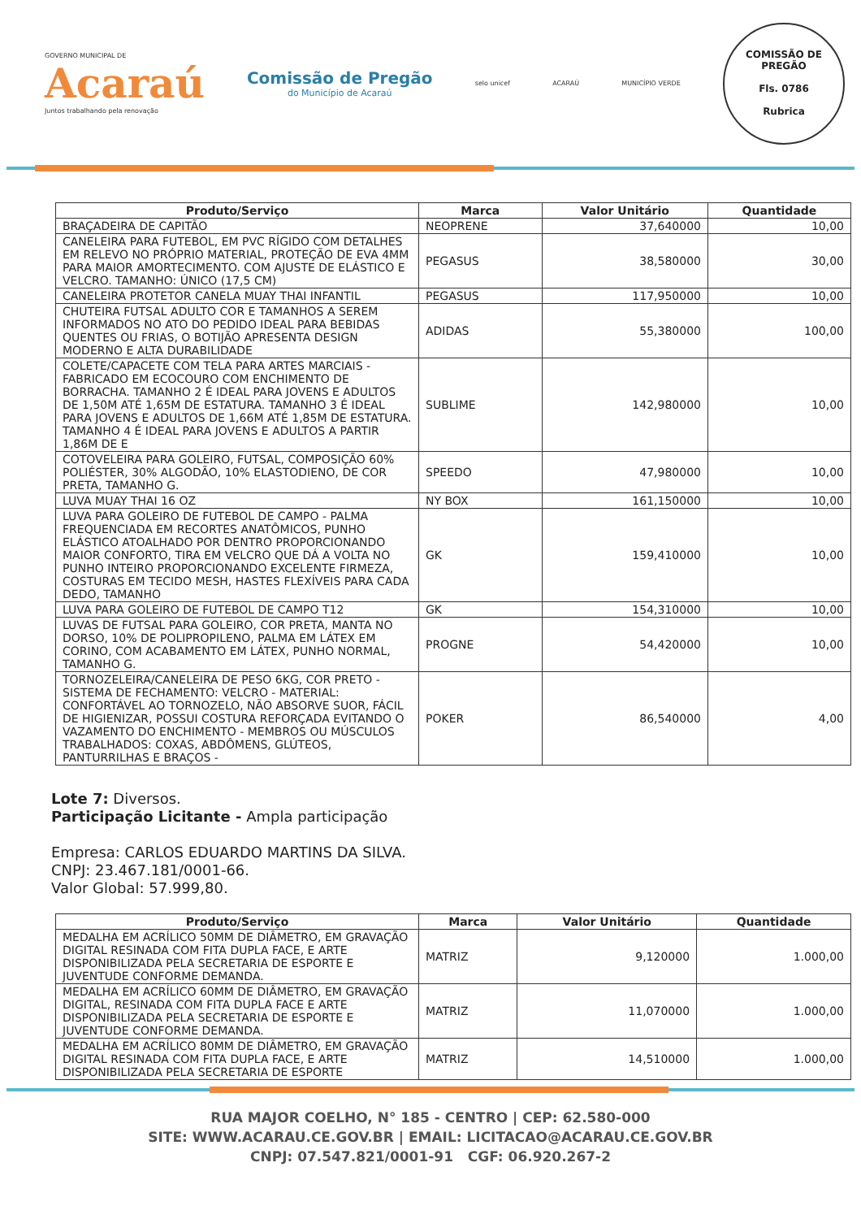GOVERNO MUNICIPAL DE
Acaraú
Juntos trabalhando pela renovação
Comissão de Pregão
do Município de Acaraú
selo unicef ACARAÚ MUNICÍPIO VERDE
COMISSÃO DE PREGÃO
Fls. 0786
Rubrica
| Produto/Serviço | Marca | Valor Unitário | Quantidade |
| --- | --- | --- | --- |
| BRAÇADEIRA DE CAPITÃO | NEOPRENE | 37,640000 | 10,00 |
| CANELEIRA PARA FUTEBOL, EM PVC RÍGIDO COM DETALHES EM RELEVO NO PRÓPRIO MATERIAL, PROTEÇÃO DE EVA 4MM PARA MAIOR AMORTECIMENTO. COM AJUSTE DE ELÁSTICO E VELCRO. TAMANHO: ÚNICO (17,5 CM) | PEGASUS | 38,580000 | 30,00 |
| CANELEIRA PROTETOR CANELA MUAY THAI INFANTIL | PEGASUS | 117,950000 | 10,00 |
| CHUTEIRA FUTSAL ADULTO COR E TAMANHOS A SEREM INFORMADOS NO ATO DO PEDIDO IDEAL PARA BEBIDAS QUENTES OU FRIAS, O BOTIJÃO APRESENTA DESIGN MODERNO E ALTA DURABILIDADE | ADIDAS | 55,380000 | 100,00 |
| COLETE/CAPACETE COM TELA PARA ARTES MARCIAIS - FABRICADO EM ECOCOURO COM ENCHIMENTO DE BORRACHA. TAMANHO 2 É IDEAL PARA JOVENS E ADULTOS DE 1,50M ATÉ 1,65M DE ESTATURA. TAMANHO 3 É IDEAL PARA JOVENS E ADULTOS DE 1,66M ATÉ 1,85M DE ESTATURA. TAMANHO 4 É IDEAL PARA JOVENS E ADULTOS A PARTIR 1,86M DE E | SUBLIME | 142,980000 | 10,00 |
| COTOVELEIRA PARA GOLEIRO, FUTSAL, COMPOSIÇÃO 60% POLIÉSTER, 30% ALGODÃO, 10% ELASTODIENO, DE COR PRETA, TAMANHO G. | SPEEDO | 47,980000 | 10,00 |
| LUVA MUAY THAI 16 OZ | NY BOX | 161,150000 | 10,00 |
| LUVA PARA GOLEIRO DE FUTEBOL DE CAMPO - PALMA FREQUENCIADA EM RECORTES ANATÔMICOS, PUNHO ELÁSTICO ATOALHADO POR DENTRO PROPORCIONANDO MAIOR CONFORTO, TIRA EM VELCRO QUE DÁ A VOLTA NO PUNHO INTEIRO PROPORCIONANDO EXCELENTE FIRMEZA, COSTURAS EM TECIDO MESH, HASTES FLEXÍVEIS PARA CADA DEDO, TAMANHO | GK | 159,410000 | 10,00 |
| LUVA PARA GOLEIRO DE FUTEBOL DE CAMPO T12 | GK | 154,310000 | 10,00 |
| LUVAS DE FUTSAL PARA GOLEIRO, COR PRETA, MANTA NO DORSO, 10% DE POLIPROPILENO, PALMA EM LÁTEX EM CORINO, COM ACABAMENTO EM LÁTEX, PUNHO NORMAL, TAMANHO G. | PROGNE | 54,420000 | 10,00 |
| TORNOZELEIRA/CANELEIRA DE PESO 6KG, COR PRETO - SISTEMA DE FECHAMENTO: VELCRO - MATERIAL: CONFORTÁVEL AO TORNOZELO, NÃO ABSORVE SUOR, FÁCIL DE HIGIENIZAR, POSSUI COSTURA REFORÇADA EVITANDO O VAZAMENTO DO ENCHIMENTO - MEMBROS OU MÚSCULOS TRABALHADOS: COXAS, ABDÔMENS, GLÚTEOS, PANTURRILHAS E BRAÇOS - | POKER | 86,540000 | 4,00 |
Lote 7: Diversos.
Participação Licitante - Ampla participação
Empresa: CARLOS EDUARDO MARTINS DA SILVA.
CNPJ: 23.467.181/0001-66.
Valor Global: 57.999,80.
| Produto/Serviço | Marca | Valor Unitário | Quantidade |
| --- | --- | --- | --- |
| MEDALHA EM ACRÍLICO 50MM DE DIÂMETRO, EM GRAVAÇÃO DIGITAL RESINADA COM FITA DUPLA FACE, E ARTE DISPONIBILIZADA PELA SECRETARIA DE ESPORTE E JUVENTUDE CONFORME DEMANDA. | MATRIZ | 9,120000 | 1.000,00 |
| MEDALHA EM ACRÍLICO 60MM DE DIÂMETRO, EM GRAVAÇÃO DIGITAL, RESINADA COM FITA DUPLA FACE E ARTE DISPONIBILIZADA PELA SECRETARIA DE ESPORTE E JUVENTUDE CONFORME DEMANDA. | MATRIZ | 11,070000 | 1.000,00 |
| MEDALHA EM ACRÍLICO 80MM DE DIÂMETRO, EM GRAVAÇÃO DIGITAL RESINADA COM FITA DUPLA FACE, E ARTE DISPONIBILIZADA PELA SECRETARIA DE ESPORTE | MATRIZ | 14,510000 | 1.000,00 |
RUA MAJOR COELHO, N° 185 - CENTRO | CEP: 62.580-000
SITE: WWW.ACARAU.CE.GOV.BR | EMAIL: LICITACAO@ACARAU.CE.GOV.BR
CNPJ: 07.547.821/0001-91 CGF: 06.920.267-2